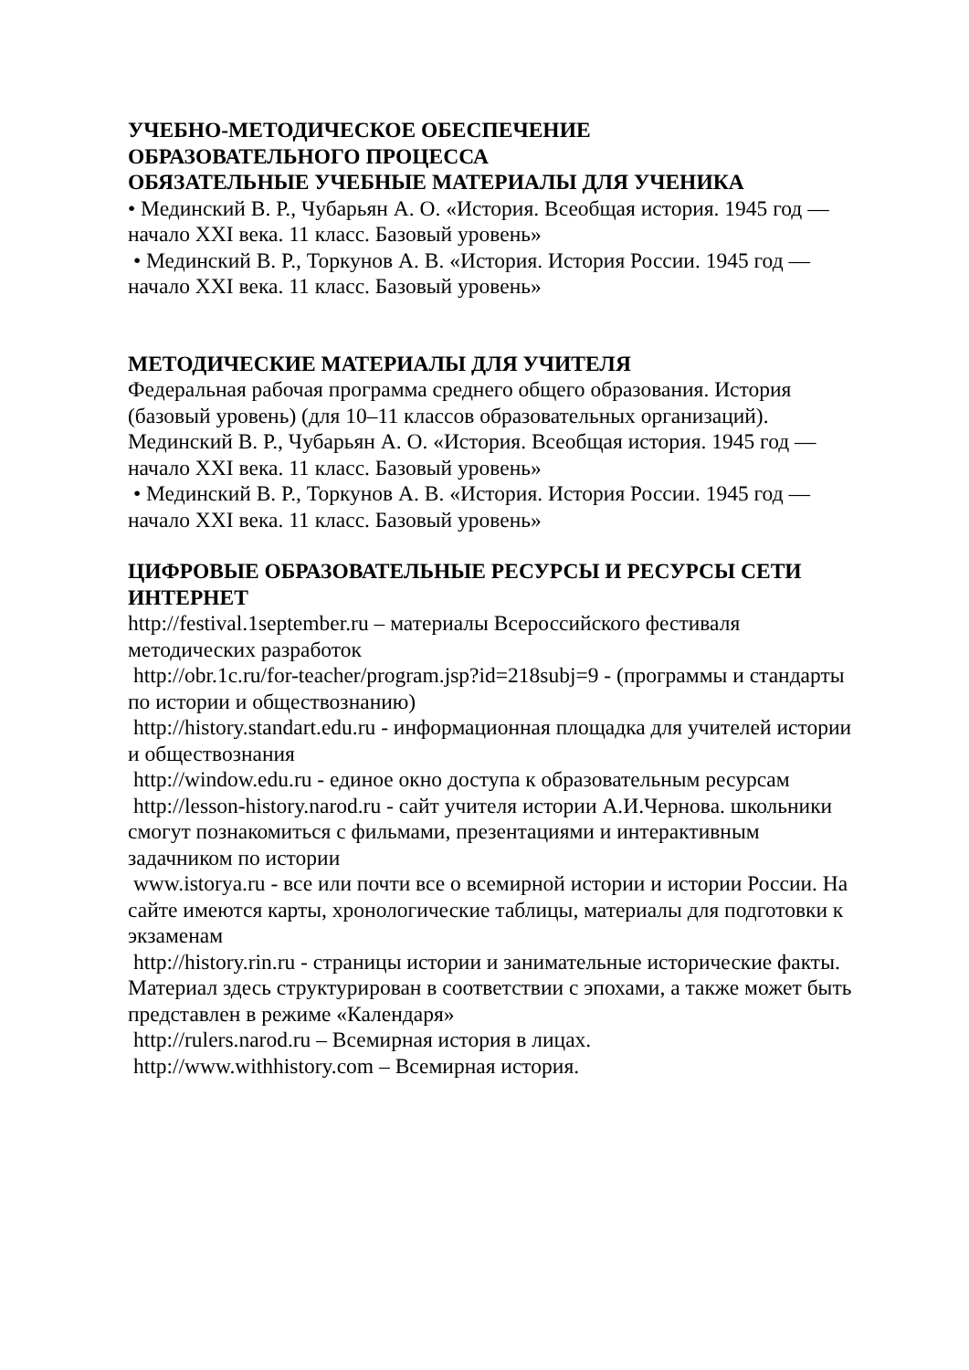УЧЕБНО-МЕТОДИЧЕСКОЕ ОБЕСПЕЧЕНИЕ
ОБРАЗОВАТЕЛЬНОГО ПРОЦЕССА
ОБЯЗАТЕЛЬНЫЕ УЧЕБНЫЕ МАТЕРИАЛЫ ДЛЯ УЧЕНИКА
• Мединский В. Р., Чубарьян А. О. «История. Всеобщая история. 1945 год — начало XXI века. 11 класс. Базовый уровень»
• Мединский В. Р., Торкунов А. В. «История. История России. 1945 год — начало XXI века. 11 класс. Базовый уровень»
МЕТОДИЧЕСКИЕ МАТЕРИАЛЫ ДЛЯ УЧИТЕЛЯ
Федеральная рабочая программа среднего общего образования. История (базовый уровень) (для 10–11 классов образовательных организаций). Мединский В. Р., Чубарьян А. О. «История. Всеобщая история. 1945 год — начало XXI века. 11 класс. Базовый уровень»
• Мединский В. Р., Торкунов А. В. «История. История России. 1945 год — начало XXI века. 11 класс. Базовый уровень»
ЦИФРОВЫЕ ОБРАЗОВАТЕЛЬНЫЕ РЕСУРСЫ И РЕСУРСЫ СЕТИ ИНТЕРНЕТ
http://festival.1september.ru – материалы Всероссийского фестиваля методических разработок
http://obr.1c.ru/for-teacher/program.jsp?id=218subj=9 - (программы и стандарты по истории и обществознанию)
http://history.standart.edu.ru - информационная площадка для учителей истории и обществознания
http://window.edu.ru - единое окно доступа к образовательным ресурсам
http://lesson-history.narod.ru - сайт учителя истории А.И.Чернова. школьники смогут познакомиться с фильмами, презентациями и интерактивным задачником по истории
www.istorya.ru - все или почти все о всемирной истории и истории России. На сайте имеются карты, хронологические таблицы, материалы для подготовки к экзаменам
http://history.rin.ru - страницы истории и занимательные исторические факты. Материал здесь структурирован в соответствии с эпохами, а также может быть представлен в режиме «Календаря»
http://rulers.narod.ru – Всемирная история в лицах.
http://www.withhistory.com – Всемирная история.